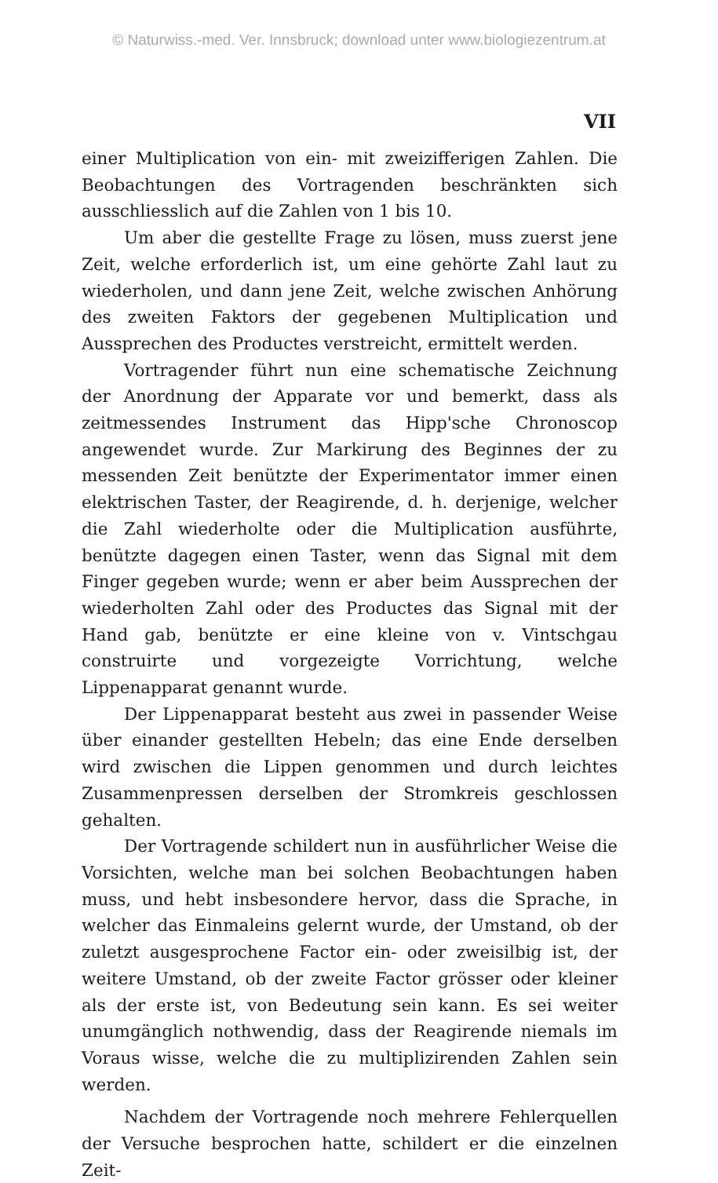© Naturwiss.-med. Ver. Innsbruck; download unter www.biologiezentrum.at
VII
einer Multiplication von ein- mit zweizifferigen Zahlen. Die Beobachtungen des Vortragenden beschränkten sich ausschliesslich auf die Zahlen von 1 bis 10.
Um aber die gestellte Frage zu lösen, muss zuerst jene Zeit, welche erforderlich ist, um eine gehörte Zahl laut zu wiederholen, und dann jene Zeit, welche zwischen Anhörung des zweiten Faktors der gegebenen Multiplication und Aussprechen des Productes verstreicht, ermittelt werden.
Vortragender führt nun eine schematische Zeichnung der Anordnung der Apparate vor und bemerkt, dass als zeitmessendes Instrument das Hipp'sche Chronoscop angewendet wurde. Zur Markirung des Beginnes der zu messenden Zeit benützte der Experimentator immer einen elektrischen Taster, der Reagirende, d. h. derjenige, welcher die Zahl wiederholte oder die Multiplication ausführte, benützte dagegen einen Taster, wenn das Signal mit dem Finger gegeben wurde; wenn er aber beim Aussprechen der wiederholten Zahl oder des Productes das Signal mit der Hand gab, benützte er eine kleine von v. Vintschgau construirte und vorgezeigte Vorrichtung, welche Lippenapparat genannt wurde.
Der Lippenapparat besteht aus zwei in passender Weise über einander gestellten Hebeln; das eine Ende derselben wird zwischen die Lippen genommen und durch leichtes Zusammenpressen derselben der Stromkreis geschlossen gehalten.
Der Vortragende schildert nun in ausführlicher Weise die Vorsichten, welche man bei solchen Beobachtungen haben muss, und hebt insbesondere hervor, dass die Sprache, in welcher das Einmaleins gelernt wurde, der Umstand, ob der zuletzt ausgesprochene Factor ein- oder zweisilbig ist, der weitere Umstand, ob der zweite Factor grösser oder kleiner als der erste ist, von Bedeutung sein kann. Es sei weiter unumgänglich nothwendig, dass der Reagirende niemals im Voraus wisse, welche die zu multiplizirenden Zahlen sein werden.
Nachdem der Vortragende noch mehrere Fehlerquellen der Versuche besprochen hatte, schildert er die einzelnen Zeit-